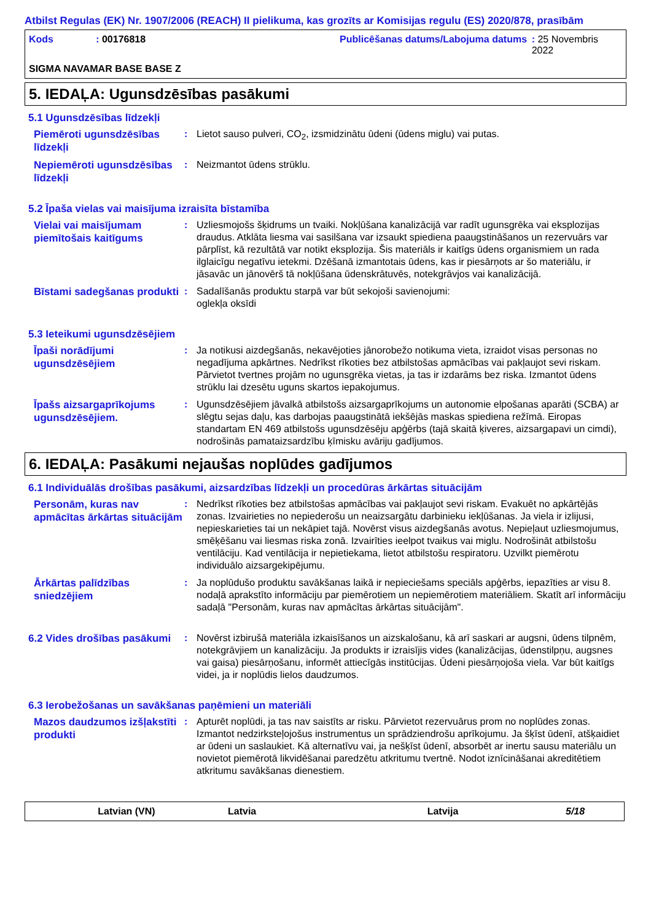Atbilst Regulas (EK) Nr. 1907/2006 (REACH) II pielikuma, kas grozīts ar Komisijas regulu (ES) 2020/878, prasībām
Kods: 00176818 Publicēšanas datums/Labojuma datums: 25 Novembris 2022
SIGMA NAVAMAR BASE BASE Z
5. IEDAĻA: Ugunsdzēsības pasākumi
5.1 Ugunsdzēsības līdzekļi
Piemēroti ugunsdzēsības līdzekļi
: Lietot sauso pulveri, CO<sub>2</sub>, izsmidzinātu ūdeni (ūdens miglu) vai putas.
Nepiemēroti ugunsdzēsības līdzekļi
: Neizmantot ūdens strūklu.
5.2 Īpaša vielas vai maisījuma izraisīta bīstamība
Vielai vai maisījumam piemītošais kaitīgums
: Uzliesmojošs šķidrums un tvaiki. Nokļūšana kanalizācijā var radīt ugunsgrēka vai eksplozijas draudus. Atklāta liesma vai sasilšana var izsaukt spiediena paaugstināšanos un rezervuārs var pārplīst, kā rezultātā var notikt eksplozija. Šis materiāls ir kaitīgs ūdens organismiem un rada ilglaicīgu negatīvu ietekmi. Dzēšanā izmantotais ūdens, kas ir piesārņots ar šo materiālu, ir jāsavāc un jānovērš tā nokļūšana ūdenskrātuvēs, notekgrāvjos vai kanalizācijā.
Bīstami sadegšanas produkti
: Sadalīšanās produktu starpā var būt sekojoši savienojumi:
oglekļa oksīdi
5.3 Ieteikumi ugunsdzēsējiem
Īpaši norādījumi ugunsdzēsējiem
: Ja notikusi aizdegšanās, nekavējoties jānorobežo notikuma vieta, izraidot visas personas no negadījuma apkārtnes. Nedrīkst rīkoties bez atbilstošas apmācības vai pakļaujot sevi riskam. Pārvietot tvertnes projām no ugunsgrēka vietas, ja tas ir izdarāms bez riska. Izmantot ūdens strūklu lai dzesētu uguns skartos iepakojumus.
Īpašs aizsargaprīkojums ugunsdzēsējiem.
: Ugunsdzēsējiem jāvalkā atbilstošs aizsargaprīkojums un autonomie elpošanas aparāti (SCBA) ar slēgtu sejas daļu, kas darbojas paaugstinātā iekšējās maskas spiediena režīmā. Eiropas standartam EN 469 atbilstošs ugunsdzēsēju apģērbs (tajā skaitā ķiveres, aizsargapavi un cimdi), nodrošinās pamataizsardzību ķīmisku avāriju gadījumos.
6. IEDAĻA: Pasākumi nejaušas noplūdes gadījumos
6.1 Individuālās drošības pasākumi, aizsardzības līdzekļi un procedūras ārkārtas situācijām
Personām, kuras nav apmācītas ārkārtas situācijām
: Nedrīkst rīkoties bez atbilstošas apmācības vai pakļaujot sevi riskam. Evakuēt no apkārtējās zonas. Izvairieties no nepiederošu un neaizsargātu darbinieku iekļūšanas. Ja viela ir izlijusi, nepieskarieties tai un nekāpiet tajā. Novērst visus aizdegšanās avotus. Nepieļaut uzliesmojumus, smēķēšanu vai liesmas riska zonā. Izvairīties ieelpot tvaikus vai miglu. Nodrošināt atbilstošu ventilāciju. Kad ventilācija ir nepietiekama, lietot atbilstošu respiratoru. Uzvilkt piemērotu individuālo aizsargekipējumu.
Ārkārtas palīdzības sniedzējiem
: Ja noplūdušo produktu savākšanas laikā ir nepieciešams speciāls apģērbs, iepazīties ar visu 8. nodaļā aprakstīto informāciju par piemērotiem un nepiemērotiem materiāliem. Skatīt arī informāciju sadaļā "Personām, kuras nav apmācītas ārkārtas situācijām".
6.2 Vides drošības pasākumi
: Novērst izbirušā materiāla izkaisīšanos un aizskalošanu, kā arī saskari ar augsni, ūdens tilpnēm, notekgrāvjiem un kanalizāciju. Ja produkts ir izraisījis vides (kanalizācijas, ūdenstilpņu, augsnes vai gaisa) piesārņošanu, informēt attiecīgās institūcijas. Ūdeni piesārņojoša viela. Var būt kaitīgs videi, ja ir noplūdis lielos daudzumos.
6.3 Ierobežošanas un savākšanas paņēmieni un materiāli
Mazos daudzumos izšļakstīti produkti
: Apturēt noplūdi, ja tas nav saistīts ar risku. Pārvietot rezervuārus prom no noplūdes zonas. Izmantot nedzirksteļojošus instrumentus un sprādziendrošu aprīkojumu. Ja šķīst ūdenī, atšķaidiet ar ūdeni un saslaukiet. Kā alternatīvu vai, ja nešķīst ūdenī, absorbēt ar inertu sausu materiālu un novietot piemērotā likvidēšanai paredzētu atkritumu tvertnē. Nodot iznīcināšanai akreditētiem atkritumu savākšanas dienestiem.
Latvian (VN) Latvia Latvija 5/18